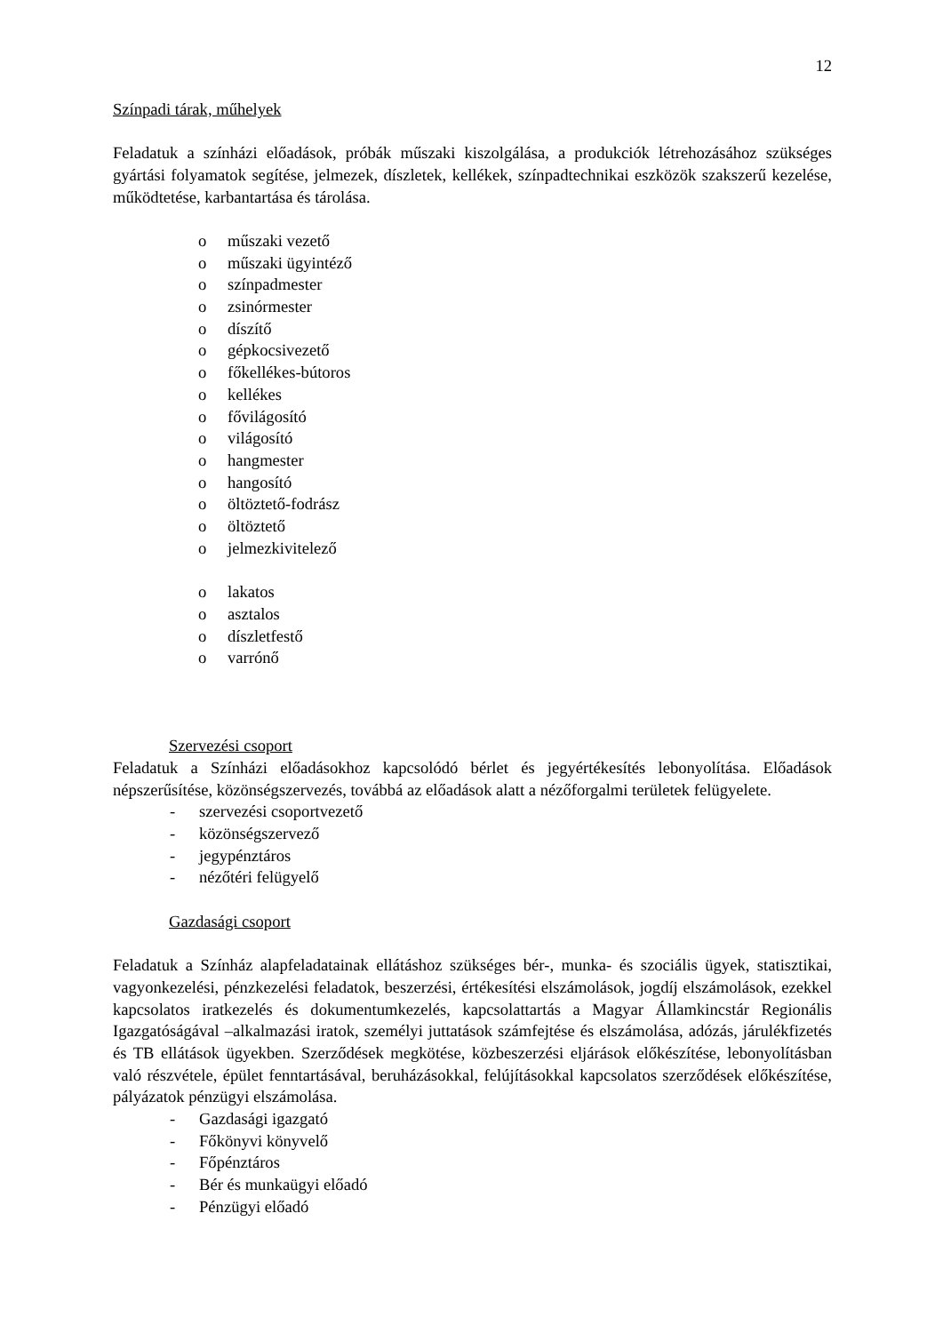12
Színpadi tárak, műhelyek
Feladatuk a színházi előadások, próbák műszaki kiszolgálása, a produkciók létrehozásához szükséges gyártási folyamatok segítése, jelmezek, díszletek, kellékek, színpadtechnikai eszközök szakszerű kezelése, működtetése, karbantartása és tárolása.
o műszaki vezető
o műszaki ügyintéző
o színpadmester
o zsinórmester
o díszítő
o gépkocsivezető
o főkellékes-bútoros
o kellékes
o fővilágosító
o világosító
o hangmester
o hangosító
o öltöztető-fodrász
o öltöztető
o jelmezkivitelező
o lakatos
o asztalos
o díszletfestő
o varrónő
Szervezési csoport
Feladatuk a Színházi előadásokhoz kapcsolódó bérlet és jegyértékesítés lebonyolítása. Előadások népszerűsítése, közönségszervezés, továbbá az előadások alatt a nézőforgalmi területek felügyelete.
- szervezési csoportvezető
- közönségszervező
- jegypénztáros
- nézőtéri felügyelő
Gazdasági csoport
Feladatuk a Színház alapfeladatainak ellátáshoz szükséges bér-, munka- és szociális ügyek, statisztikai, vagyonkezelési, pénzkezelési feladatok, beszerzési, értékesítési elszámolások, jogdíj elszámolások, ezekkel kapcsolatos iratkezelés és dokumentumkezelés, kapcsolattartás a Magyar Államkincstár Regionális Igazgatóságával –alkalmazási iratok, személyi juttatások számfejtése és elszámolása, adózás, járulékfizetés és TB ellátások ügyekben. Szerződések megkötése, közbeszerzési eljárások előkészítése, lebonyolításban való részvétele, épület fenntartásával, beruházásokkal, felújításokkal kapcsolatos szerződések előkészítése, pályázatok pénzügyi elszámolása.
- Gazdasági igazgató
- Főkönyvi könyvelő
- Főpénztáros
- Bér és munkaügyi előadó
- Pénzügyi előadó